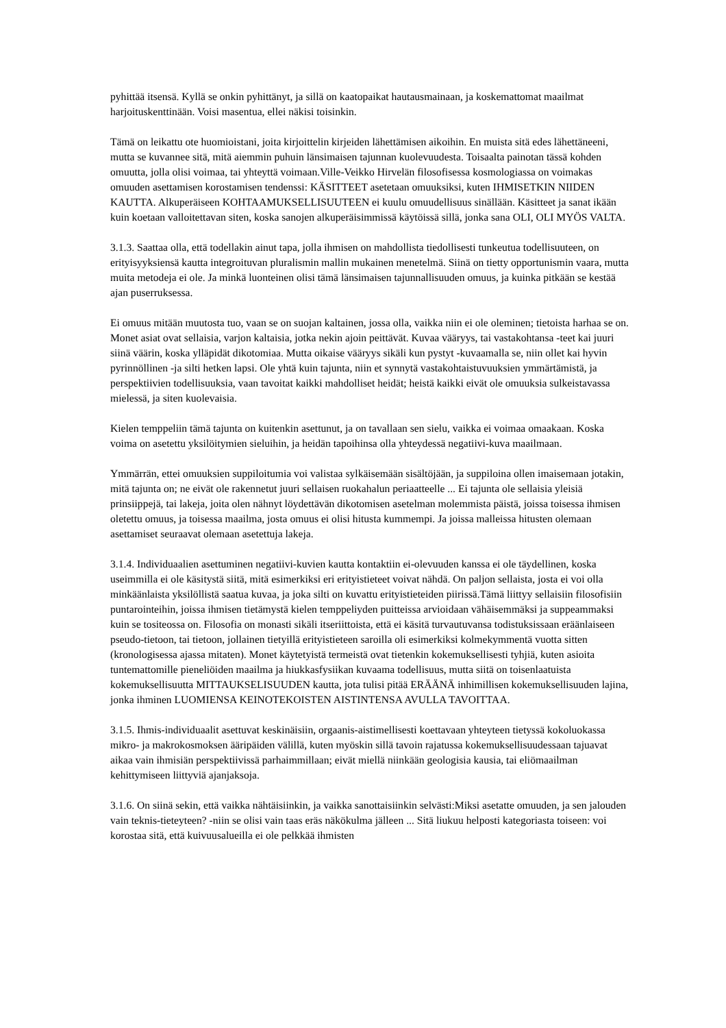pyhittää itsensä. Kyllä se onkin pyhittänyt, ja sillä on kaatopaikat hautausmainaan, ja koskemattomat maailmat harjoituskenttinään. Voisi masentua, ellei näkisi toisinkin.
Tämä on leikattu ote huomioistani, joita kirjoittelin kirjeiden lähettämisen aikoihin. En muista sitä edes lähettäneeni, mutta se kuvannee sitä, mitä aiemmin puhuin länsimaisen tajunnan kuolevuudesta. Toisaalta painotan tässä kohden omuutta, jolla olisi voimaa, tai yhteyttä voimaan.Ville-Veikko Hirvelän filosofisessa kosmologiassa on voimakas omuuden asettamisen korostamisen tendenssi: KÄSITTEET asetetaan omuuksiksi, kuten IHMISETKIN NIIDEN KAUTTA. Alkuperäiseen KOHTAAMUKSELLISUUTEEN ei kuulu omuudellisuus sinällään. Käsitteet ja sanat ikään kuin koetaan valloitettavan siten, koska sanojen alkuperäisimmissä käytöissä sillä, jonka sana OLI, OLI MYÖS VALTA.
3.1.3. Saattaa olla, että todellakin ainut tapa, jolla ihmisen on mahdollista tiedollisesti tunkeutua todellisuuteen, on erityisyyksiensä kautta integroituvan pluralismin mallin mukainen menetelmä. Siinä on tietty opportunismin vaara, mutta muita metodeja ei ole. Ja minkä luonteinen olisi tämä länsimaisen tajunnallisuuden omuus, ja kuinka pitkään se kestää ajan puserruksessa.
Ei omuus mitään muutosta tuo, vaan se on suojan kaltainen, jossa olla, vaikka niin ei ole oleminen; tietoista harhaa se on. Monet asiat ovat sellaisia, varjon kaltaisia, jotka nekin ajoin peittävät. Kuvaa vääryys, tai vastakohtansa -teet kai juuri siinä väärin, koska ylläpidät dikotomiaa. Mutta oikaise vääryys sikäli kun pystyt -kuvaamalla se, niin ollet kai hyvin pyrinnöllinen -ja silti hetken lapsi. Ole yhtä kuin tajunta, niin et synnytä vastakohtaistuvuuksien ymmärtämistä, ja perspektiivien todellisuuksia, vaan tavoitat kaikki mahdolliset heidät; heistä kaikki eivät ole omuuksia sulkeistavassa mielessä, ja siten kuolevaisia.
Kielen temppeliin tämä tajunta on kuitenkin asettunut, ja on tavallaan sen sielu, vaikka ei voimaa omaakaan. Koska voima on asetettu yksilöitymien sieluihin, ja heidän tapoihinsa olla yhteydessä negatiivi-kuva maailmaan.
Ymmärrän, ettei omuuksien suppiloitumia voi valistaa sylkäisemään sisältöjään, ja suppiloina ollen imaisemaan jotakin, mitä tajunta on; ne eivät ole rakennetut juuri sellaisen ruokahalun periaatteelle ... Ei tajunta ole sellaisia yleisiä prinsiippejä, tai lakeja, joita olen nähnyt löydettävän dikotomisen asetelman molemmista päistä, joissa toisessa ihmisen oletettu omuus, ja toisessa maailma, josta omuus ei olisi hitusta kummempi. Ja joissa malleissa hitusten olemaan asettamiset seuraavat olemaan asetettuja lakeja.
3.1.4. Individuaalien asettuminen negatiivi-kuvien kautta kontaktiin ei-olevuuden kanssa ei ole täydellinen, koska useimmilla ei ole käsitystä siitä, mitä esimerkiksi eri erityistieteet voivat nähdä. On paljon sellaista, josta ei voi olla minkäänlaista yksilöllistä saatua kuvaa, ja joka silti on kuvattu erityistieteiden piirissä.Tämä liittyy sellaisiin filosofisiin puntarointeihin, joissa ihmisen tietämystä kielen temppeliyden puitteissa arvioidaan vähäisemmäksi ja suppeammaksi kuin se tositeossa on. Filosofia on monasti sikäli itseriittoista, että ei käsitä turvautuvansa todistuksissaan eräänlaiseen pseudo-tietoon, tai tietoon, jollainen tietyillä erityistieteen saroilla oli esimerkiksi kolmekymmentä vuotta sitten (kronologisessa ajassa mitaten). Monet käytetyistä termeistä ovat tietenkin kokemuksellisesti tyhjiä, kuten asioita tuntemattomille pieneliöiden maailma ja hiukkasfysiikan kuvaama todellisuus, mutta siitä on toisenlaatuista kokemuksellisuutta MITTAUKSELISUUDEN kautta, jota tulisi pitää ERÄÄNÄ inhimillisen kokemuksellisuuden lajina, jonka ihminen LUOMIENSA KEINOTEKOISTEN AISTINTENSA AVULLA TAVOITTAA.
3.1.5. Ihmis-individuaalit asettuvat keskinäisiin, orgaanis-aistimellisesti koettavaan yhteyteen tietyssä kokoluokassa mikro- ja makrokosmoksen ääripäiden välillä, kuten myöskin sillä tavoin rajatussa kokemuksellisuudessaan tajuavat aikaa vain ihmisiän perspektiivissä parhaimmillaan; eivät miellä niinkään geologisia kausia, tai eliömaailman kehittymiseen liittyviä ajanjaksoja.
3.1.6. On siinä sekin, että vaikka nähtäisiinkin, ja vaikka sanottaisiinkin selvästi:Miksi asetatte omuuden, ja sen jalouden vain teknis-tieteyteen? -niin se olisi vain taas eräs näkökulma jälleen ... Sitä liukuu helposti kategoriasta toiseen: voi korostaa sitä, että kuivuusalueilla ei ole pelkkää ihmisten